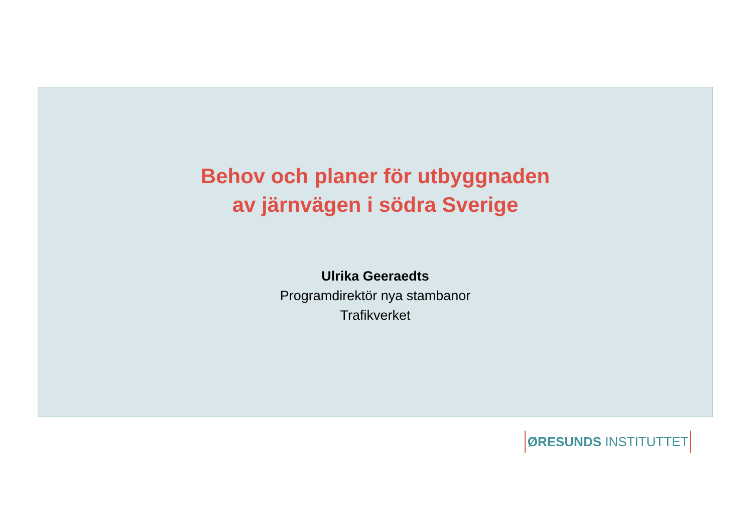Behov och planer för utbyggnaden
av järnvägen i södra Sverige
Ulrika Geeraedts
Programdirektör nya stambanor
Trafikverket
ØRESUNDS INSTITUTTET